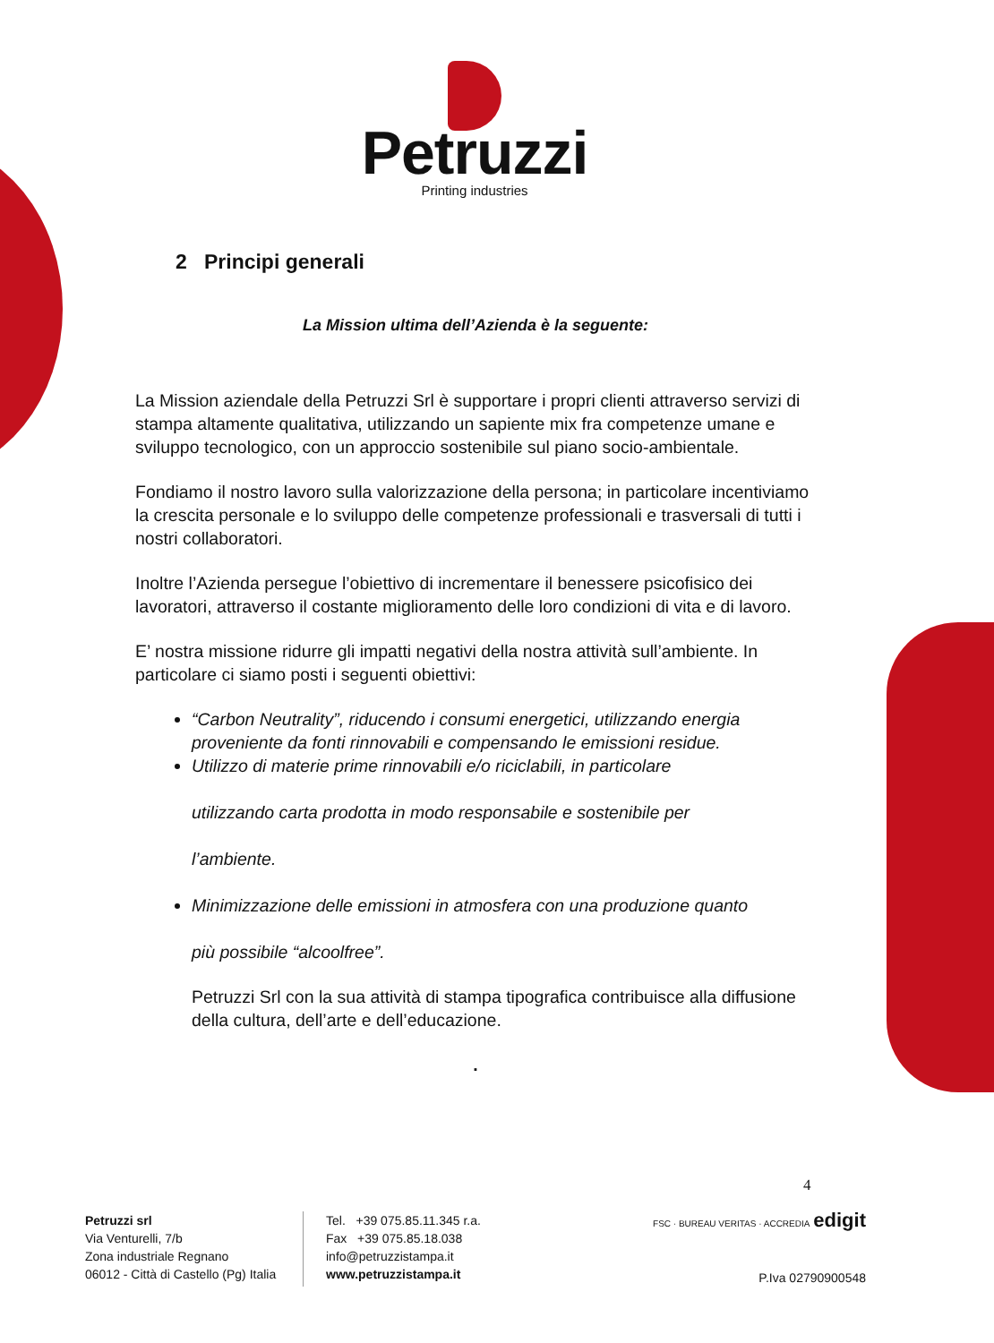Petruzzi
Printing industries
2 Principi generali
La Mission ultima dell’Azienda è la seguente:
La Mission aziendale della Petruzzi Srl è supportare i propri clienti attraverso servizi di stampa altamente qualitativa, utilizzando un sapiente mix fra competenze umane e sviluppo tecnologico, con un approccio sostenibile sul piano socio-ambientale.
Fondiamo il nostro lavoro sulla valorizzazione della persona; in particolare incentiviamo la crescita personale e lo sviluppo delle competenze professionali e trasversali di tutti i nostri collaboratori.
Inoltre l’Azienda persegue l’obiettivo di incrementare il benessere psicofisico dei lavoratori, attraverso il costante miglioramento delle loro condizioni di vita e di lavoro.
E’ nostra missione ridurre gli impatti negativi della nostra attività sull’ambiente. In particolare ci siamo posti i seguenti obiettivi:
“Carbon Neutrality”, riducendo i consumi energetici, utilizzando energia proveniente da fonti rinnovabili e compensando le emissioni residue.
Utilizzo di materie prime rinnovabili e/o riciclabili, in particolare
utilizzando carta prodotta in modo responsabile e sostenibile per
l’ambiente.
Minimizzazione delle emissioni in atmosfera con una produzione quanto
più possibile “alcoolfree”.
Petruzzi Srl con la sua attività di stampa tipografica contribuisce alla diffusione della cultura, dell’arte e dell’educazione.
.
4
Petruzzi srl
Via Venturelli, 7/b
Zona industriale Regnano
06012 - Città di Castello (Pg) Italia
Tel. +39 075.85.11.345 r.a.
Fax +39 075.85.18.038
info@petruzzistampa.it
www.petruzzistampa.it
FSC · BUREAU VERITAS · ACCREDIA edigit
P.Iva 02790900548